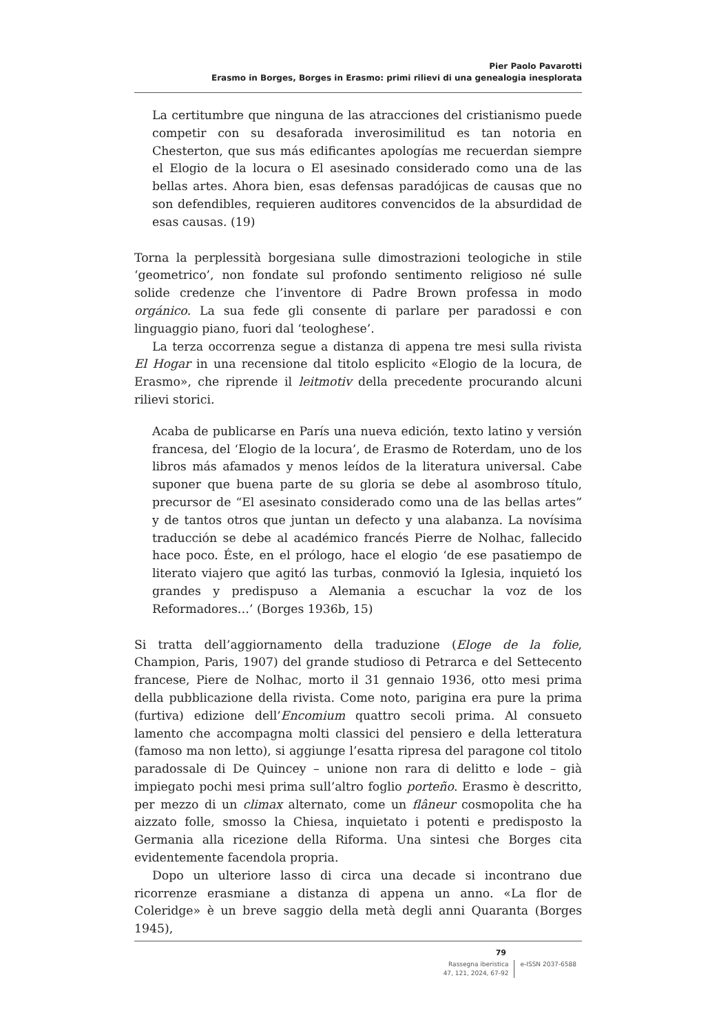Pier Paolo Pavarotti
Erasmo in Borges, Borges in Erasmo: primi rilievi di una genealogia inesplorata
La certitumbre que ninguna de las atracciones del cristianismo puede competir con su desaforada inverosimilitud es tan notoria en Chesterton, que sus más edificantes apologías me recuerdan siempre el Elogio de la locura o El asesinado considerado como una de las bellas artes. Ahora bien, esas defensas paradójicas de causas que no son defendibles, requieren auditores convencidos de la absurdidad de esas causas. (19)
Torna la perplessità borgesiana sulle dimostrazioni teologiche in stile ‘geometrico’, non fondate sul profondo sentimento religioso né sulle solide credenze che l’inventore di Padre Brown professa in modo orgánico. La sua fede gli consente di parlare per paradossi e con linguaggio piano, fuori dal ‘teologhese’.
La terza occorrenza segue a distanza di appena tre mesi sulla rivista El Hogar in una recensione dal titolo esplicito «Elogio de la locura, de Erasmo», che riprende il leitmotiv della precedente procurando alcuni rilievi storici.
Acaba de publicarse en París una nueva edición, texto latino y versión francesa, del ‘Elogio de la locura’, de Erasmo de Roterdam, uno de los libros más afamados y menos leídos de la literatura universal. Cabe suponer que buena parte de su gloria se debe al asombroso título, precursor de “El asesinato considerado como una de las bellas artes” y de tantos otros que juntan un defecto y una alabanza. La novísima traducción se debe al académico francés Pierre de Nolhac, fallecido hace poco. Éste, en el prólogo, hace el elogio ‘de ese pasatiempo de literato viajero que agitó las turbas, conmovió la Iglesia, inquietó los grandes y predispuso a Alemania a escuchar la voz de los Reformadores…’ (Borges 1936b, 15)
Si tratta dell’aggiornamento della traduzione (Eloge de la folie, Champion, Paris, 1907) del grande studioso di Petrarca e del Settecento francese, Piere de Nolhac, morto il 31 gennaio 1936, otto mesi prima della pubblicazione della rivista. Come noto, parigina era pure la prima (furtiva) edizione dell’Encomium quattro secoli prima. Al consueto lamento che accompagna molti classici del pensiero e della letteratura (famoso ma non letto), si aggiunge l’esatta ripresa del paragone col titolo paradossale di De Quincey – unione non rara di delitto e lode – già impiegato pochi mesi prima sull’altro foglio porteño. Erasmo è descritto, per mezzo di un climax alternato, come un flâneur cosmopolita che ha aizzato folle, smosso la Chiesa, inquietato i potenti e predisposto la Germania alla ricezione della Riforma. Una sintesi che Borges cita evidentemente facendola propria.
Dopo un ulteriore lasso di circa una decade si incontrano due ricorrenze erasmiane a distanza di appena un anno. «La flor de Coleridge» è un breve saggio della metà degli anni Quaranta (Borges 1945),
79
Rassegna iberistica
47, 121, 2024, 67-92
e-ISSN 2037-6588